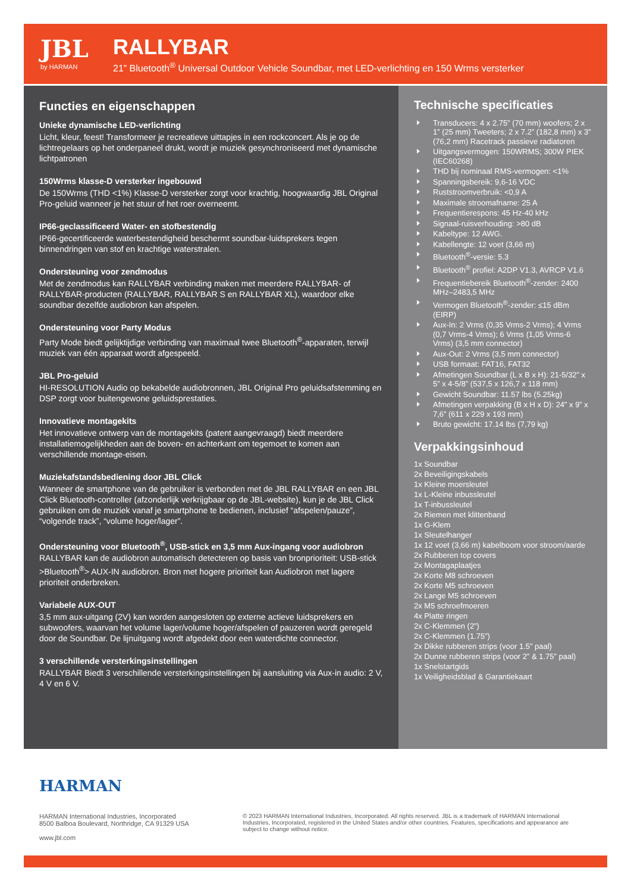JBL
by HARMAN
RALLYBAR
21” Bluetooth<sup>®</sup> Universal Outdoor Vehicle Soundbar, met LED-verlichting en 150 Wrms versterker
Functies en eigenschappen
Unieke dynamische LED-verlichting
Licht, kleur, feest! Transformeer je recreatieve uittapjes in een rockconcert. Als je op de lichtregelaars op het onderpaneel drukt, wordt je muziek gesynchroniseerd met dynamische lichtpatronen
150Wrms klasse-D versterker ingebouwd
De 150Wrms (THD <1%) Klasse-D versterker zorgt voor krachtig, hoogwaardig JBL Original Pro-geluid wanneer je het stuur of het roer overneemt.
IP66-geclassificeerd Water- en stofbestendig
IP66-gecertificeerde waterbestendigheid beschermt soundbar-luidsprekers tegen binnendringen van stof en krachtige waterstralen.
Ondersteuning voor zendmodus
Met de zendmodus kan RALLYBAR verbinding maken met meerdere RALLYBAR- of RALLYBAR-producten (RALLYBAR, RALLYBAR S en RALLYBAR XL), waardoor elke soundbar dezelfde audiobron kan afspelen.
Ondersteuning voor Party Modus
Party Mode biedt gelijktijdige verbinding van maximaal twee Bluetooth<sup>®</sup>-apparaten, terwijl muziek van één apparaat wordt afgespeeld.
JBL Pro-geluid
HI-RESOLUTION Audio op bekabelde audiobronnen, JBL Original Pro geluidsafstemming en DSP zorgt voor buitengewone geluidsprestaties.
Innovatieve montagekits
Het innovatieve ontwerp van de montagekits (patent aangevraagd) biedt meerdere installatiemogelijkheden aan de boven- en achterkant om tegemoet te komen aan verschillende montage-eisen.
Muziekafstandsbediening door JBL Click
Wanneer de smartphone van de gebruiker is verbonden met de JBL RALLYBAR en een JBL Click Bluetooth-controller (afzonderlijk verkrijgbaar op de JBL-website), kun je de JBL Click gebruiken om de muziek vanaf je smartphone te bedienen, inclusief “afspelen/pauze”, “volgende track”, “volume hoger/lager”.
Ondersteuning voor Bluetooth<sup>®</sup>, USB-stick en 3,5 mm Aux-ingang voor audiobron
RALLYBAR kan de audiobron automatisch detecteren op basis van bronprioriteit: USB-stick >Bluetooth<sup>®</sup>> AUX-IN audiobron. Bron met hogere prioriteit kan Audiobron met lagere prioriteit onderbreken.
Variabele AUX-OUT
3,5 mm aux-uitgang (2V) kan worden aangesloten op externe actieve luidsprekers en subwoofers, waarvan het volume lager/volume hoger/afspelen of pauzeren wordt geregeld door de Soundbar. De lijnuitgang wordt afgedekt door een waterdichte connector.
3 verschillende versterkingsinstellingen
RALLYBAR Biedt 3 verschillende versterkingsinstellingen bij aansluiting via Aux-in audio: 2 V, 4 V en 6 V.
Technische specificaties
Transducers: 4 x 2.75” (70 mm) woofers; 2 x 1” (25 mm) Tweeters; 2 x 7.2” (182,8 mm) x 3” (76,2 mm) Racetrack passieve radiatoren
Uitgangsvermogen: 150WRMS; 300W PIEK (IEC60268)
THD bij nominaal RMS-vermogen: <1%
Spanningsbereik: 9,6-16 VDC
Ruststroomverbruik: <0,9 A
Maximale stroomafname: 25 A
Frequentierespons: 45 Hz-40 kHz
Signaal-ruisverhouding: >80 dB
Kabeltype: 12 AWG.
Kabellengte: 12 voet (3,66 m)
Bluetooth<sup>®</sup>-versie: 5.3
Bluetooth<sup>®</sup> profiel: A2DP V1.3, AVRCP V1.6
Frequentiebereik Bluetooth<sup>®</sup>-zender: 2400 MHz–2483,5 MHz
Vermogen Bluetooth<sup>®</sup>-zender: ≤15 dBm (EIRP)
Aux-In: 2 Vrms (0,35 Vrms-2 Vrms); 4 Vrms (0,7 Vrms-4 Vrms); 6 Vrms (1,05 Vrms-6 Vrms) (3,5 mm connector)
Aux-Out: 2 Vrms (3,5 mm connector)
USB formaat: FAT16, FAT32
Afmetingen Soundbar (L x B x H): 21-5/32” x 5” x 4-5/8” (537,5 x 126,7 x 118 mm)
Gewicht Soundbar: 11.57 lbs (5.25kg)
Afmetingen verpakking (B x H x D): 24” x 9” x 7,6” (611 x 229 x 193 mm)
Bruto gewicht: 17.14 lbs (7,79 kg)
Verpakkingsinhoud
1x Soundbar
2x Beveiligingskabels
1x Kleine moersleutel
1x L-Kleine inbussleutel
1x T-inbussleutel
2x Riemen met klittenband
1x G-Klem
1x Sleutelhanger
1x 12 voet (3,66 m) kabelboom voor stroom/aarde
2x Rubberen top covers
2x Montagaplaatjes
2x Korte M8 schroeven
2x Korte M5 schroeven
2x Lange M5 schroeven
2x M5 schroefmoeren
4x Platte ringen
2x C-Klemmen (2”)
2x C-Klemmen (1.75”)
2x Dikke rubberen strips (voor 1.5” paal)
2x Dunne rubberen strips (voor 2” & 1.75” paal)
1x Snelstartgids
1x Veiligheidsblad & Garantiekaart
HARMAN
HARMAN International Industries, Incorporated
8500 Balboa Boulevard, Northridge, CA 91329 USA
www.jbl.com
© 2023 HARMAN International Industries, Incorporated. All rights reserved. JBL is a trademark of HARMAN International Industries, Incorporated, registered in the United States and/or other countries. Features, specifications and appearance are subject to change without notice.